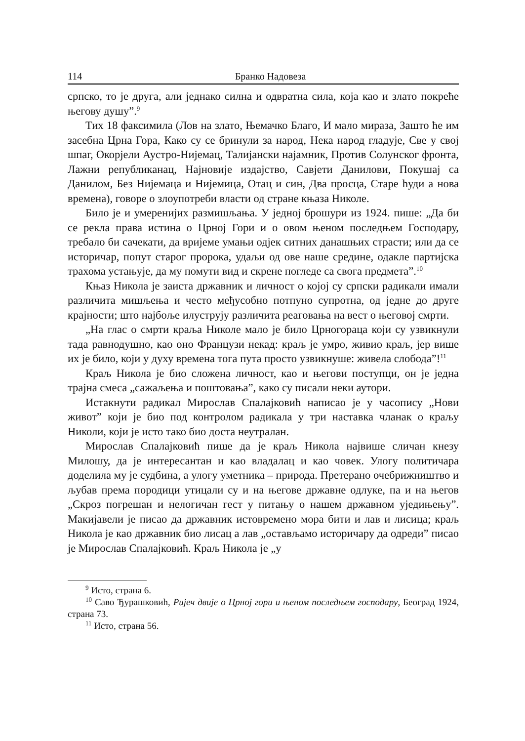114 Бранко Надовеза
српско, то је друга, али једнако силна и одвратна сила, која као и злато покреће његову душу”.<sup>9</sup>
Тих 18 факсимила (Лов на злато, Њемачко Благо, И мало мираза, Зашто ће им засебна Црна Гора, Како су се бринули за народ, Нека народ гладује, Све у свој шпаг, Окорјели Аустро-Нијемац, Талијански најамник, Против Солунског фронта, Лажни републиканац, Најновије издајство, Савјети Данилови, Покушај са Данилом, Без Нијемаца и Нијемица, Отац и син, Два просца, Старе ћуди а нова времена), говоре о злоупотреби власти од стране књаза Николе.
Било је и умеренијих размишљања. У једној брошури из 1924. пише: „Да би се рекла права истина о Црној Гори и о овом њеном последњем Господару, требало би сачекати, да вријеме умањи одјек ситних данашњих страсти; или да се историчар, попут старог пророка, удаљи од ове наше средине, одакле партијска трахома устањује, да му помути вид и скрене погледе са свога предмета”.<sup>10</sup>
Књаз Никола је заиста државник и личност о којој су српски радикали имали различита мишљења и често међусобно потпуно супротна, од једне до друге крајности; што најбоље илуструју различита реаговања на вест о његовој смрти.
„На глас о смрти краља Николе мало је било Црногораца који су узвикнули тада равнодушно, као оно Французи некад: краљ је умро, живио краљ, јер више их је било, који у духу времена тога пута просто узвикнуше: живела слобода”!<sup>11</sup>
Краљ Никола је био сложена личност, као и његови поступци, он је једна трајна смеса „сажаљења и поштовања”, како су писали неки аутори.
Истакнути радикал Мирослав Спалајковић написао је у часопису „Нови живот” који је био под контролом радикала у три наставка чланак о краљу Николи, који је исто тако био доста неутралан.
Мирослав Спалајковић пише да је краљ Никола највише сличан кнезу Милошу, да је интересантан и као владалац и као човек. Улогу политичара доделила му је судбина, а улогу уметника – природа. Претерано очебрижништво и љубав према породици утицали су и на његове државне одлуке, па и на његов „Скроз погрешан и нелогичан гест у питању о нашем државном уједињењу”. Макијавели је писао да државник истовремено мора бити и лав и лисица; краљ Никола је као државник био лисац а лав „остављамо историчару да одреди” писао је Мирослав Спалајковић. Краљ Никола је „у
<sup>9</sup> Исто, страна 6.
<sup>10</sup> Саво Ђурашковић, Ријеч двије о Црној гори и њеном последњем господару, Београд 1924, страна 73.
<sup>11</sup> Исто, страна 56.